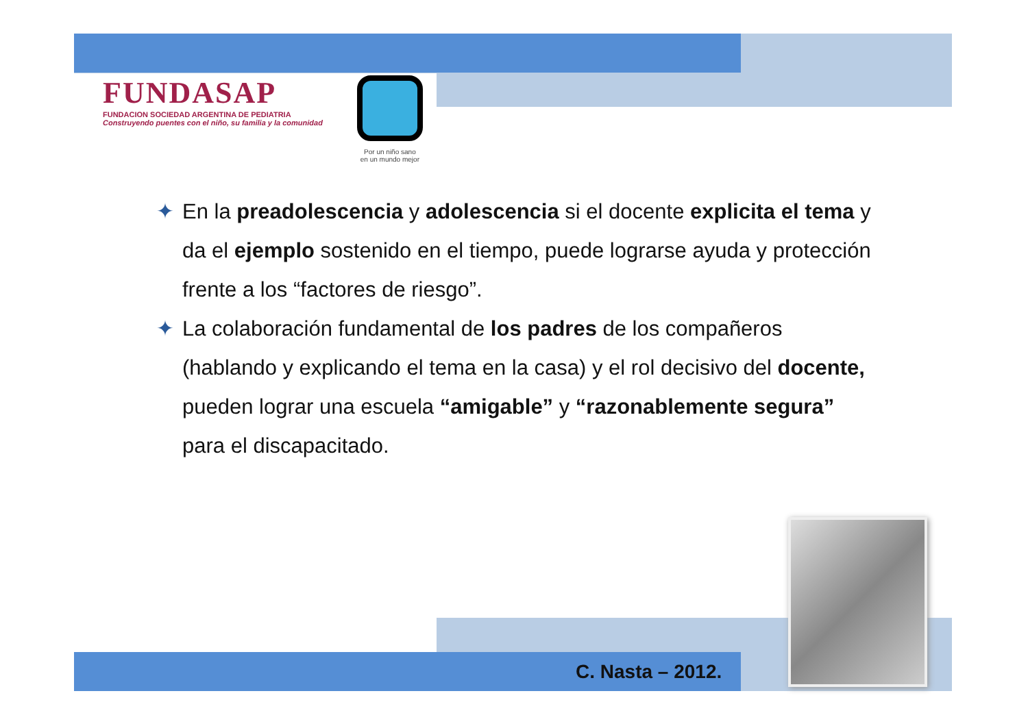FUNDASAP
FUNDACION SOCIEDAD ARGENTINA DE PEDIATRIA
Construyendo puentes con el niño, su familia y la comunidad
Por un niño sano
en un mundo mejor
✦ En la preadolescencia y adolescencia si el docente explicita el tema y da el ejemplo sostenido en el tiempo, puede lograrse ayuda y protección frente a los “factores de riesgo”.
✦ La colaboración fundamental de los padres de los compañeros (hablando y explicando el tema en la casa) y el rol decisivo del docente, pueden lograr una escuela “amigable” y “razonablemente segura” para el discapacitado.
C. Nasta – 2012.